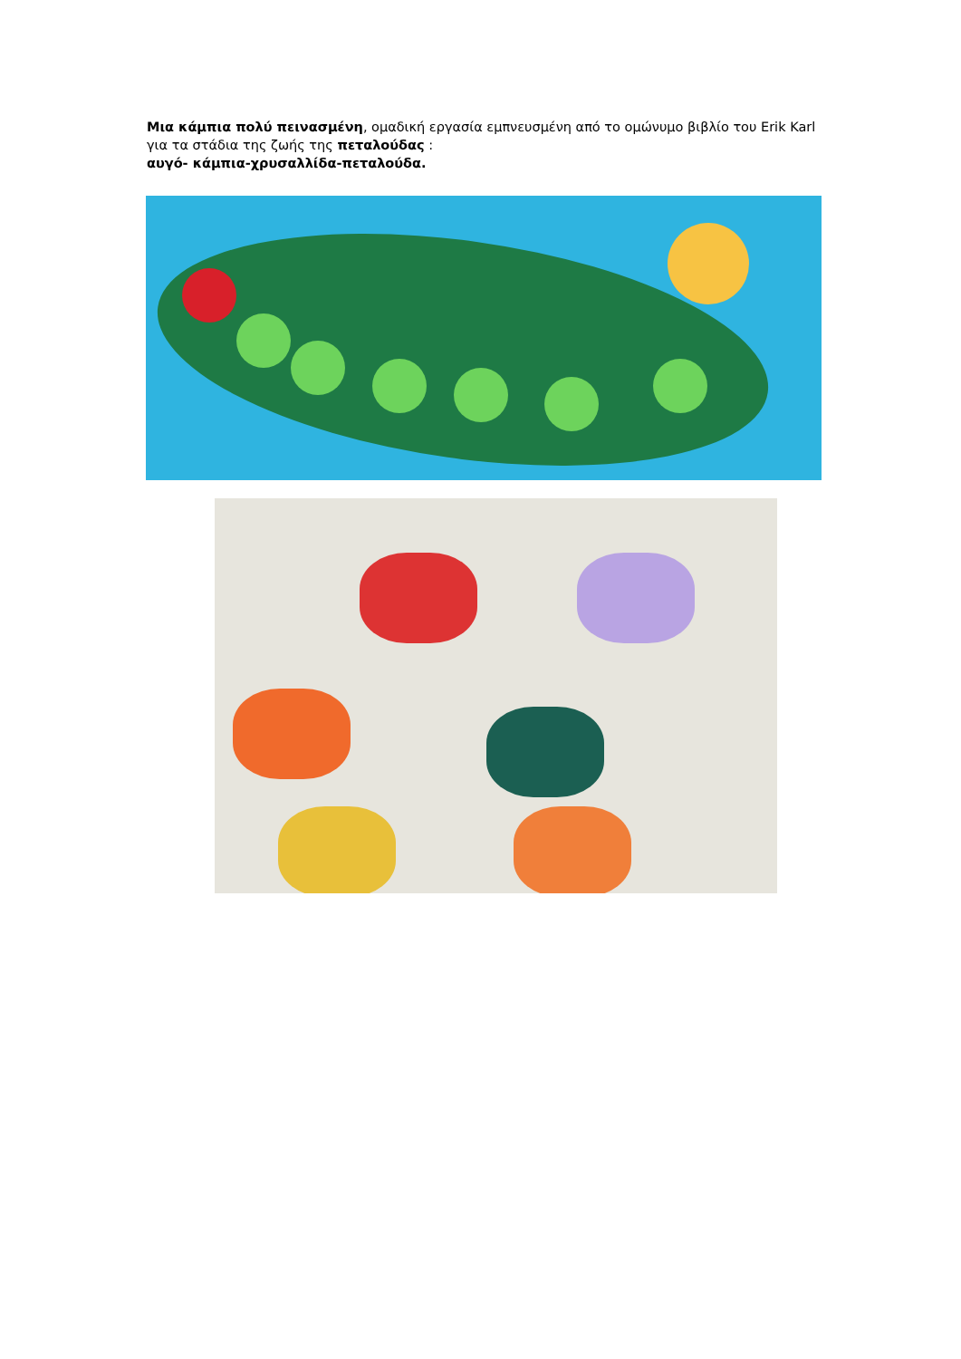Μια κάμπια πολύ πεινασμένη, ομαδική εργασία εμπνευσμένη από το ομώνυμο βιβλίο του Erik Karl για τα στάδια της ζωής της πεταλούδας :
αυγό- κάμπια-χρυσαλλίδα-πεταλούδα.